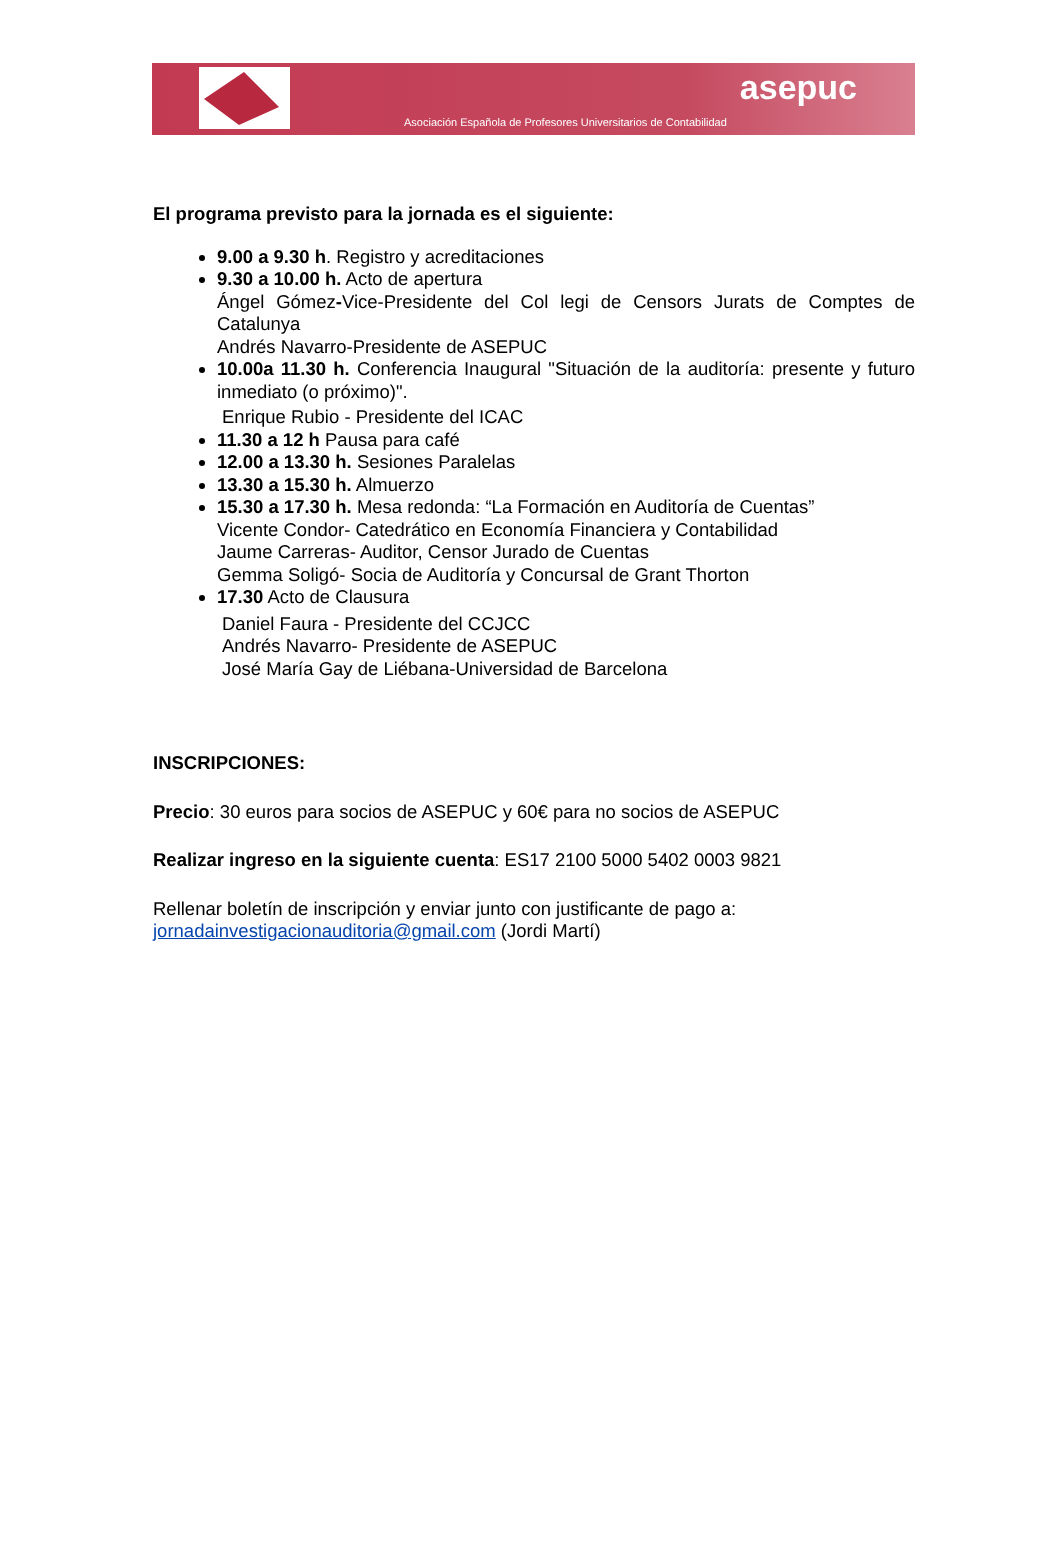asepuc
Asociación Española de Profesores Universitarios de Contabilidad
El programa previsto para la jornada es el siguiente:
9.00 a 9.30 h. Registro y acreditaciones
9.30 a 10.00 h. Acto de apertura
Ángel Gómez-Vice-Presidente del Col legi de Censors Jurats de Comptes de Catalunya
Andrés Navarro-Presidente de ASEPUC
10.00a 11.30 h. Conferencia Inaugural "Situación de la auditoría: presente y futuro inmediato (o próximo)".
Enrique Rubio - Presidente del ICAC
11.30 a 12 h Pausa para café
12.00 a 13.30 h. Sesiones Paralelas
13.30 a 15.30 h. Almuerzo
15.30 a 17.30 h. Mesa redonda: “La Formación en Auditoría de Cuentas”
Vicente Condor- Catedrático en Economía Financiera y Contabilidad
Jaume Carreras- Auditor, Censor Jurado de Cuentas
Gemma Soligó- Socia de Auditoría y Concursal de Grant Thorton
17.30 Acto de Clausura
Daniel Faura - Presidente del CCJCC
Andrés Navarro- Presidente de ASEPUC
José María Gay de Liébana-Universidad de Barcelona
INSCRIPCIONES:
Precio: 30 euros para socios de ASEPUC y 60€ para no socios de ASEPUC
Realizar ingreso en la siguiente cuenta: ES17 2100 5000 5402 0003 9821
Rellenar boletín de inscripción y enviar junto con justificante de pago a:
jornadainvestigacionauditoria@gmail.com (Jordi Martí)